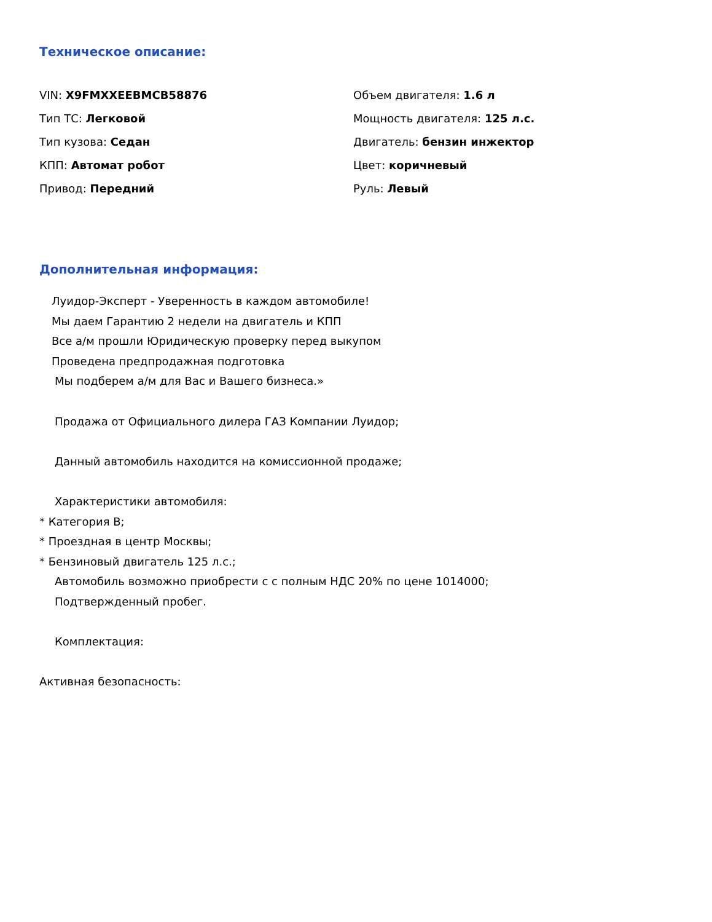Техническое описание:
VIN: X9FMXXEEBMCB58876
Объем двигателя: 1.6 л
Тип ТС: Легковой
Мощность двигателя: 125 л.с.
Тип кузова: Седан
Двигатель: бензин инжектор
КПП: Автомат робот
Цвет: коричневый
Привод: Передний
Руль: Левый
Дополнительная информация:
Луидор-Эксперт - Уверенность в каждом автомобиле!
Мы даем Гарантию 2 недели на двигатель и КПП
Все а/м прошли Юридическую проверку перед выкупом
Проведена предпродажная подготовка
Мы подберем а/м для Вас и Вашего бизнеса.»
Продажа от Официального дилера ГАЗ Компании Луидор;
Данный автомобиль находится на комиссионной продаже;
Характеристики автомобиля:
* Категория B;
* Проездная в центр Москвы;
* Бензиновый двигатель 125 л.с.;
Автомобиль возможно приобрести с с полным НДС 20% по цене 1014000;
Подтвержденный пробег.
Комплектация:
Активная безопасность: